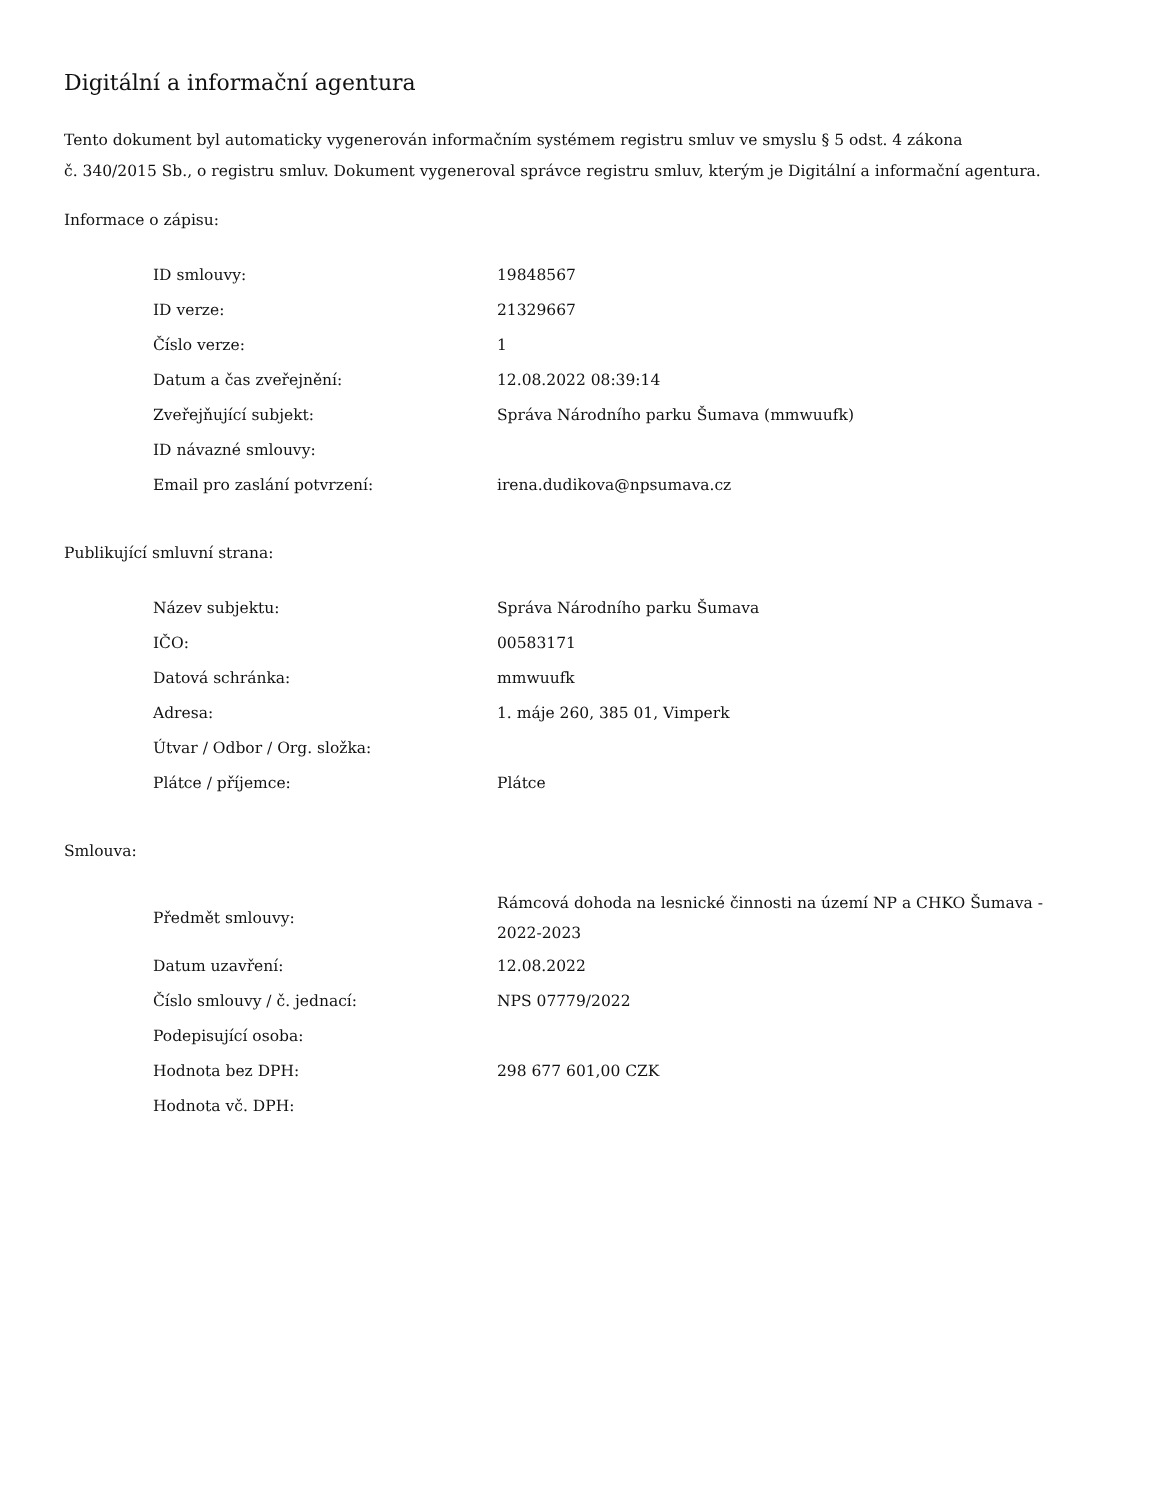Digitální a informační agentura
Tento dokument byl automaticky vygenerován informačním systémem registru smluv ve smyslu § 5 odst. 4 zákona
č. 340/2015 Sb., o registru smluv. Dokument vygeneroval správce registru smluv, kterým je Digitální a informační agentura.
Informace o zápisu:
| ID smlouvy: | 19848567 |
| ID verze: | 21329667 |
| Číslo verze: | 1 |
| Datum a čas zveřejnění: | 12.08.2022 08:39:14 |
| Zveřejňující subjekt: | Správa Národního parku Šumava (mmwuufk) |
| ID návazné smlouvy: | |
| Email pro zaslání potvrzení: | irena.dudikova@npsumava.cz |
Publikující smluvní strana:
| Název subjektu: | Správa Národního parku Šumava |
| IČO: | 00583171 |
| Datová schránka: | mmwuufk |
| Adresa: | 1. máje 260, 385 01, Vimperk |
| Útvar / Odbor / Org. složka: | |
| Plátce / příjemce: | Plátce |
Smlouva:
| Předmět smlouvy: | Rámcová dohoda na lesnické činnosti na území NP a CHKO Šumava - 2022-2023 |
| Datum uzavření: | 12.08.2022 |
| Číslo smlouvy / č. jednací: | NPS 07779/2022 |
| Podepisující osoba: | |
| Hodnota bez DPH: | 298 677 601,00 CZK |
| Hodnota vč. DPH: | |